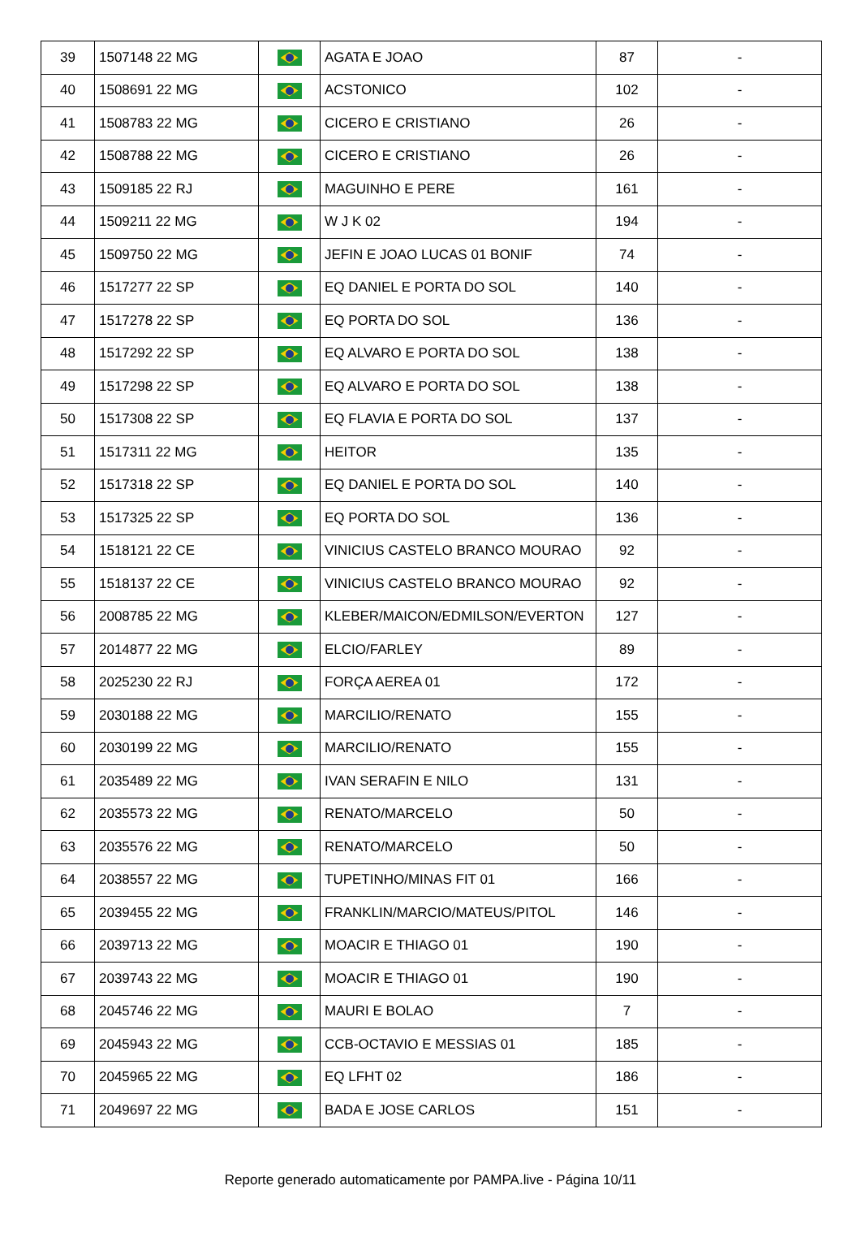| 39 | 1507148 22 MG | | AGATA E JOAO | 87 | - |
| 40 | 1508691 22 MG | | ACSTONICO | 102 | - |
| 41 | 1508783 22 MG | | CICERO E CRISTIANO | 26 | - |
| 42 | 1508788 22 MG | | CICERO E CRISTIANO | 26 | - |
| 43 | 1509185 22 RJ | | MAGUINHO E PERE | 161 | - |
| 44 | 1509211 22 MG | | W J K 02 | 194 | - |
| 45 | 1509750 22 MG | | JEFIN E JOAO LUCAS 01 BONIF | 74 | - |
| 46 | 1517277 22 SP | | EQ DANIEL E PORTA DO SOL | 140 | - |
| 47 | 1517278 22 SP | | EQ PORTA DO SOL | 136 | - |
| 48 | 1517292 22 SP | | EQ ALVARO E PORTA DO SOL | 138 | - |
| 49 | 1517298 22 SP | | EQ ALVARO E PORTA DO SOL | 138 | - |
| 50 | 1517308 22 SP | | EQ FLAVIA E PORTA DO SOL | 137 | - |
| 51 | 1517311 22 MG | | HEITOR | 135 | - |
| 52 | 1517318 22 SP | | EQ DANIEL E PORTA DO SOL | 140 | - |
| 53 | 1517325 22 SP | | EQ PORTA DO SOL | 136 | - |
| 54 | 1518121 22 CE | | VINICIUS CASTELO BRANCO MOURAO | 92 | - |
| 55 | 1518137 22 CE | | VINICIUS CASTELO BRANCO MOURAO | 92 | - |
| 56 | 2008785 22 MG | | KLEBER/MAICON/EDMILSON/EVERTON | 127 | - |
| 57 | 2014877 22 MG | | ELCIO/FARLEY | 89 | - |
| 58 | 2025230 22 RJ | | FORÇA AEREA 01 | 172 | - |
| 59 | 2030188 22 MG | | MARCILIO/RENATO | 155 | - |
| 60 | 2030199 22 MG | | MARCILIO/RENATO | 155 | - |
| 61 | 2035489 22 MG | | IVAN SERAFIN E NILO | 131 | - |
| 62 | 2035573 22 MG | | RENATO/MARCELO | 50 | - |
| 63 | 2035576 22 MG | | RENATO/MARCELO | 50 | - |
| 64 | 2038557 22 MG | | TUPETINHO/MINAS FIT 01 | 166 | - |
| 65 | 2039455 22 MG | | FRANKLIN/MARCIO/MATEUS/PITOL | 146 | - |
| 66 | 2039713 22 MG | | MOACIR E THIAGO 01 | 190 | - |
| 67 | 2039743 22 MG | | MOACIR E THIAGO 01 | 190 | - |
| 68 | 2045746 22 MG | | MAURI E BOLAO | 7 | - |
| 69 | 2045943 22 MG | | CCB-OCTAVIO E MESSIAS 01 | 185 | - |
| 70 | 2045965 22 MG | | EQ LFHT 02 | 186 | - |
| 71 | 2049697 22 MG | | BADA E JOSE CARLOS | 151 | - |
Reporte generado automaticamente por PAMPA.live - Página 10/11